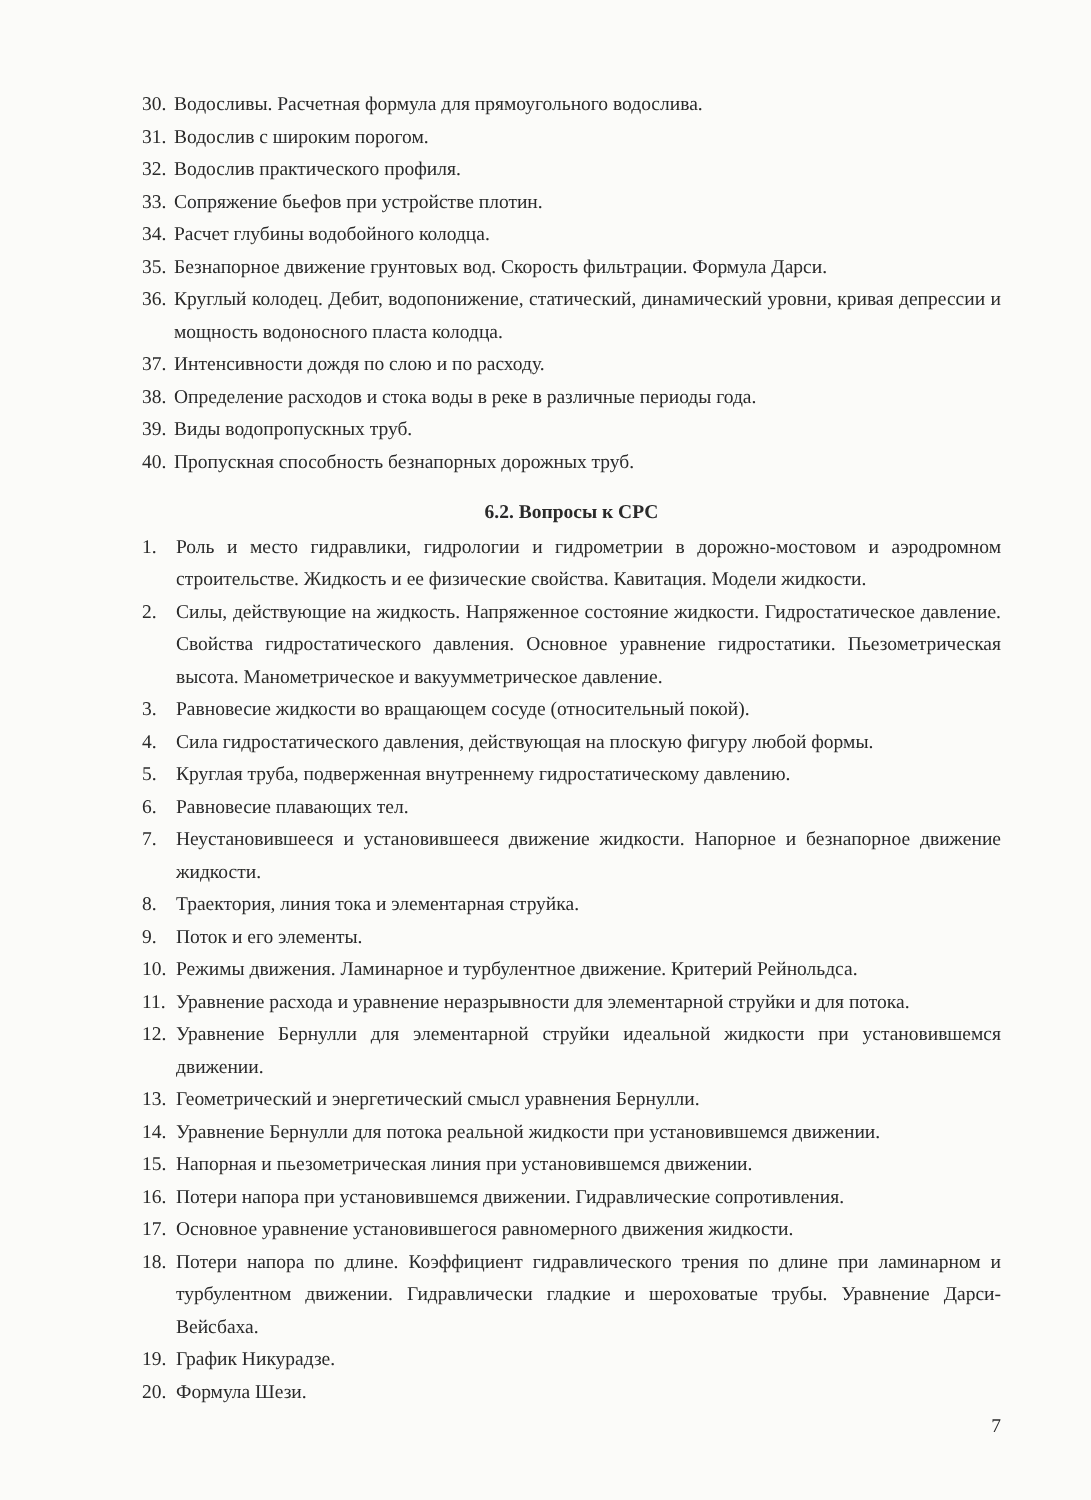30. Водосливы. Расчетная формула для прямоугольного водослива.
31. Водослив с широким порогом.
32. Водослив практического профиля.
33. Сопряжение бьефов при устройстве плотин.
34. Расчет глубины водобойного колодца.
35. Безнапорное движение грунтовых вод. Скорость фильтрации. Формула Дарси.
36. Круглый колодец. Дебит, водопонижение, статический, динамический уровни, кривая депрессии и мощность водоносного пласта колодца.
37. Интенсивности дождя по слою и по расходу.
38. Определение расходов и стока воды в реке в различные периоды года.
39. Виды водопропускных труб.
40. Пропускная способность безнапорных дорожных труб.
6.2. Вопросы к СРС
1. Роль и место гидравлики, гидрологии и гидрометрии в дорожно-мостовом и аэродромном строительстве. Жидкость и ее физические свойства. Кавитация. Модели жидкости.
2. Силы, действующие на жидкость. Напряженное состояние жидкости. Гидростатическое давление. Свойства гидростатического давления. Основное уравнение гидростатики. Пьезометрическая высота. Манометрическое и вакуумметрическое давление.
3. Равновесие жидкости во вращающем сосуде (относительный покой).
4. Сила гидростатического давления, действующая на плоскую фигуру любой формы.
5. Круглая труба, подверженная внутреннему гидростатическому давлению.
6. Равновесие плавающих тел.
7. Неустановившееся и установившееся движение жидкости. Напорное и безнапорное движение жидкости.
8. Траектория, линия тока и элементарная струйка.
9. Поток и его элементы.
10. Режимы движения. Ламинарное и турбулентное движение. Критерий Рейнольдса.
11. Уравнение расхода и уравнение неразрывности для элементарной струйки и для потока.
12. Уравнение Бернулли для элементарной струйки идеальной жидкости при установившемся движении.
13. Геометрический и энергетический смысл уравнения Бернулли.
14. Уравнение Бернулли для потока реальной жидкости при установившемся движении.
15. Напорная и пьезометрическая линия при установившемся движении.
16. Потери напора при установившемся движении. Гидравлические сопротивления.
17. Основное уравнение установившегося равномерного движения жидкости.
18. Потери напора по длине. Коэффициент гидравлического трения по длине при ламинарном и турбулентном движении. Гидравлически гладкие и шероховатые трубы. Уравнение Дарси-Вейсбаха.
19. График Никурадзе.
20. Формула Шези.
7